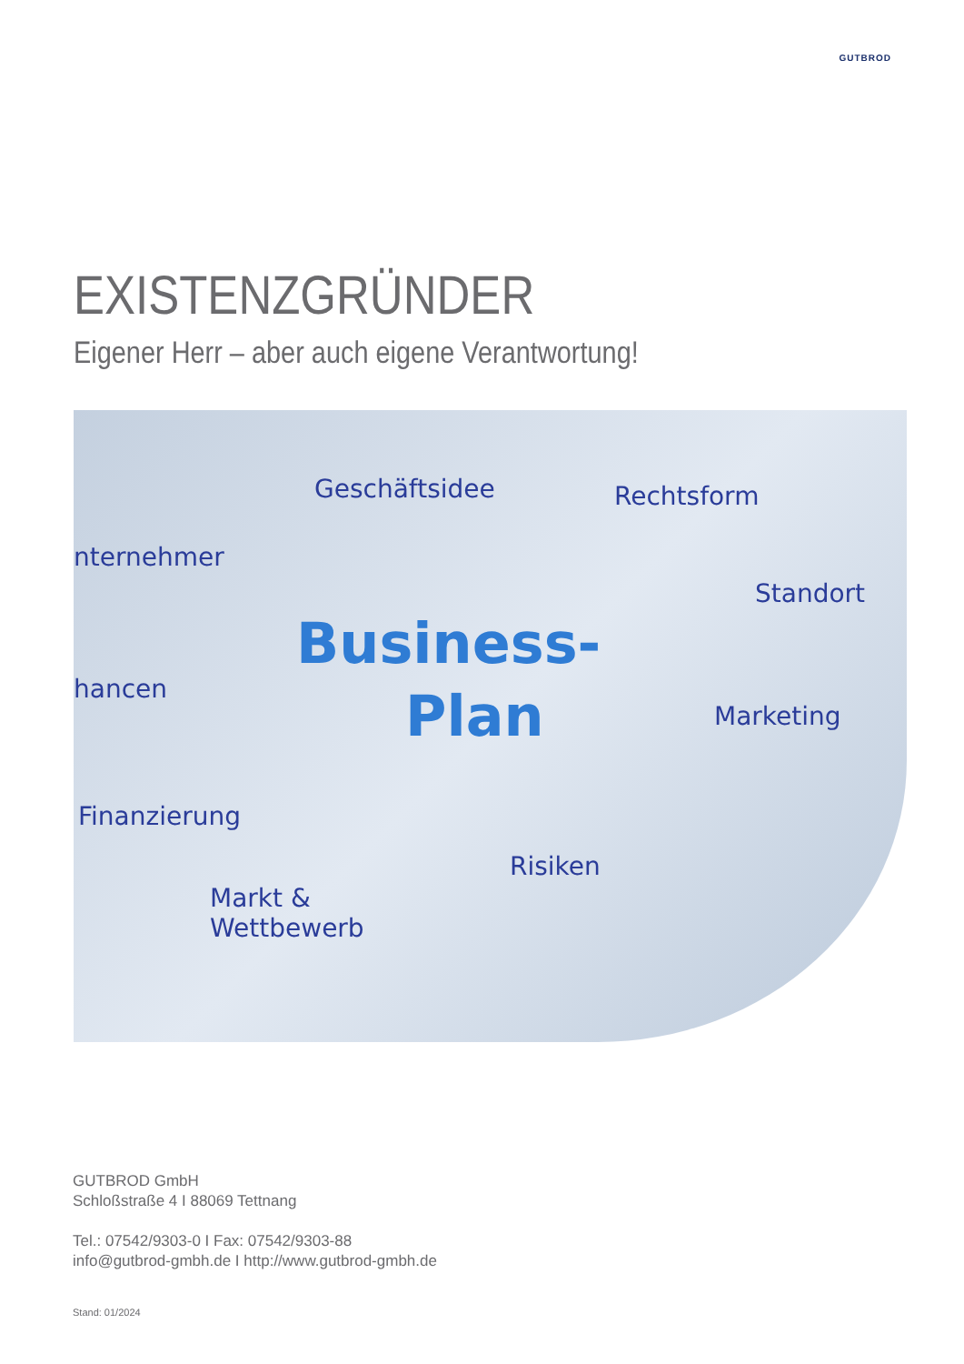GUTBROD
EXISTENZGRÜNDER
Eigener Herr – aber auch eigene Verantwortung!
Geschäftsidee Rechtsform
nternehmer
Standort
Business-
Plan hancen
Marketing
Finanzierung
Risiken
Markt &
Wettbewerb
GUTBROD GmbH
Schloßstraße 4 I 88069 Tettnang
Tel.: 07542/9303-0 I Fax: 07542/9303-88
info@gutbrod-gmbh.de I http://www.gutbrod-gmbh.de
Stand: 01/2024